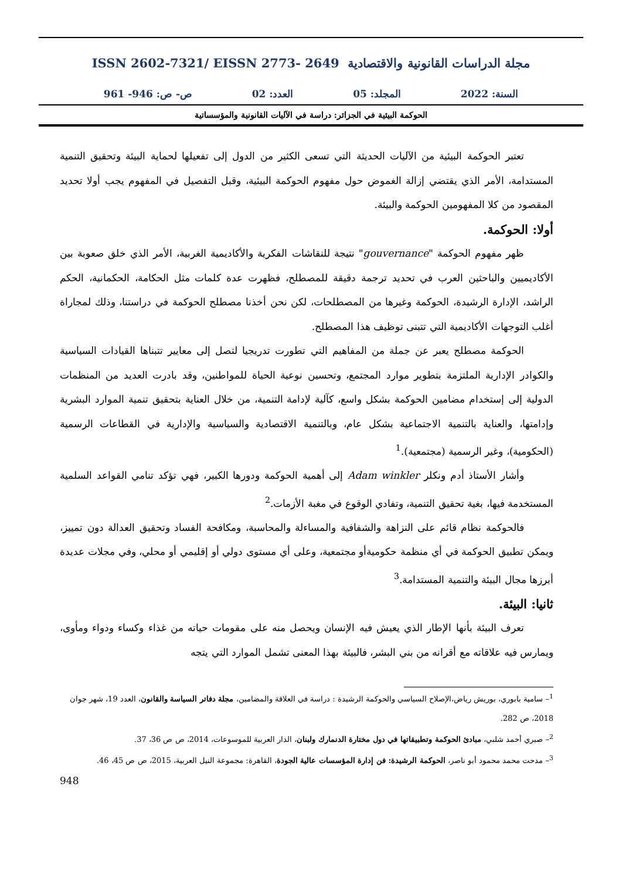مجلة الدراسات القانونية والاقتصادية ISSN 2602-7321/ EISSN 2773- 2649
السنة: 2022 المجلد: 05 العدد: 02 ص- ص: 946- 961
الحوكمة البيئية في الجزائر: دراسة في الآليات القانونية والمؤسساتية
تعتبر الحوكمة البيئية من الآليات الحديثة التي تسعى الكثير من الدول إلى تفعيلها لحماية البيئة وتحقيق التنمية المستدامة، الأمر الذي يقتضي إزالة الغموض حول مفهوم الحوكمة البيئية، وقبل التفصيل في المفهوم يجب أولا تحديد المقصود من كلا المفهومين الحوكمة والبيئة.
أولا: الحوكمة.
ظهر مفهوم الحوكمة "gouvernance" نتيجة للنقاشات الفكرية والأكاديمية الغربية، الأمر الذي خلق صعوبة بين الأكاديميين والباحثين العرب في تحديد ترجمة دقيقة للمصطلح، فظهرت عدة كلمات مثل الحكامة، الحكمانية، الحكم الراشد، الإدارة الرشيدة، الحوكمة وغيرها من المصطلحات، لكن نحن أخذنا مصطلح الحوكمة في دراستنا، وذلك لمجاراة أغلب التوجهات الأكاديمية التي تتبنى توظيف هذا المصطلح.
الحوكمة مصطلح يعبر عن جملة من المفاهيم التي تطورت تدريجيا لتصل إلى معايير تتبناها القيادات السياسية والكوادر الإدارية الملتزمة بتطوير موارد المجتمع، وتحسين نوعية الحياة للمواطنين، وقد بادرت العديد من المنظمات الدولية إلى إستخدام مضامين الحوكمة بشكل واسع، كآلية لإدامة التنمية، من خلال العناية بتحقيق تنمية الموارد البشرية وإدامتها، والعناية بالتنمية الاجتماعية بشكل عام، وبالتنمية الاقتصادية والسياسية والإدارية في القطاعات الرسمية (الحكومية)، وغير الرسمية (مجتمعية).<sup>1</sup>
وأشار الأستاذ أدم ونكلر Adam winkler إلى أهمية الحوكمة ودورها الكبير، فهي تؤكد تنامي القواعد السلمية المستخدمة فيها، بغية تحقيق التنمية، وتفادي الوقوع في مغبة الأزمات.<sup>2</sup>
فالحوكمة نظام قائم على النزاهة والشفافية والمساءلة والمحاسبة، ومكافحة الفساد وتحقيق العدالة دون تمييز، ويمكن تطبيق الحوكمة في أي منظمة حكوميةأو مجتمعية، وعلى أي مستوى دولي أو إقليمي أو محلي، وفي مجلات عديدة أبرزها مجال البيئة والتنمية المستدامة.<sup>3</sup>
ثانيا: البيئة.
تعرف البيئة بأنها الإطار الذي يعيش فيه الإنسان ويحصل منه على مقومات حياته من غذاء وكساء ودواء ومأوى، ويمارس فيه علاقاته مع أقرانه من بني البشر، فالبيئة بهذا المعنى تشمل الموارد التي يتجه
<sup>1</sup>– سامية بابوري، بوريش رياض،الإصلاح السياسي والحوكمة الرشيدة : دراسة في العلاقة والمضامين، مجلة دفاتر السياسة والقانون، العدد 19، شهر جوان 2018، ص 282.
<sup>2</sup>– صبري أحمد شلبي، مبادئ الحوكمة وتطبيقاتها في دول مختارة الدنمارك ولبنان، الدار العربية للموسوعات، 2014، ص ص 36، 37.
<sup>3</sup>– مدحت محمد محمود أبو ناصر، الحوكمة الرشيدة: فن إدارة المؤسسات عالية الجودة، القاهرة: مجموعة النيل العربية، 2015، ص ص 45، 46.
948